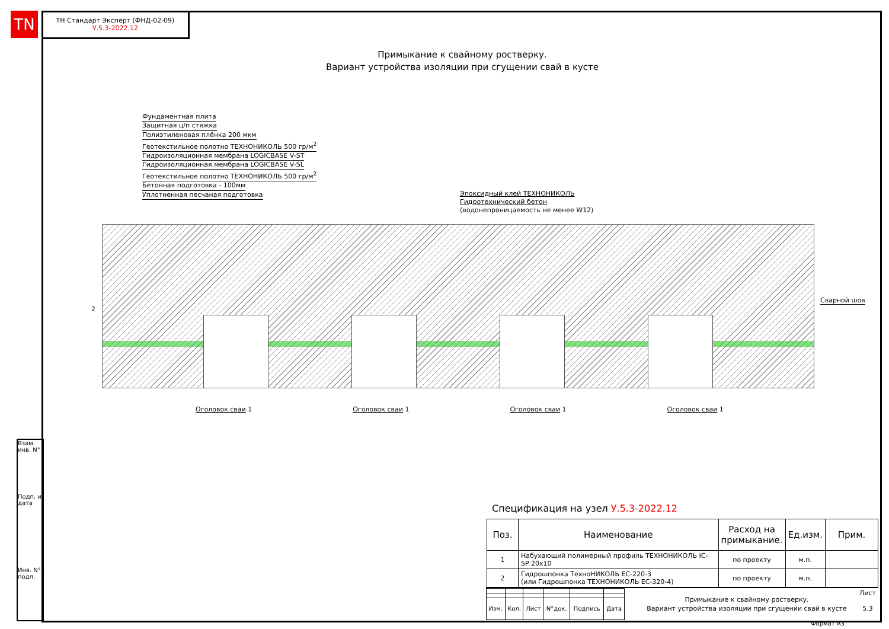TN
ТН Стандарт Эксперт (ФНД-02-09)
У.5.3-2022.12
Примыкание к свайному ростверку.
Вариант устройства изоляции при сгущении свай в кусте
Фундаментная плита
Защитная ц/п стяжка
Полиэтиленовая плёнка 200 мкм
Геотекстильное полотно ТЕХНОНИКОЛЬ 500 гр/м<sup>2</sup>
Гидроизоляционная мембрана LOGICBASE V-ST
Гидроизоляционная мембрана LOGICBASE V-SL
Геотекстильное полотно ТЕХНОНИКОЛЬ 500 гр/м<sup>2</sup>
Бетонная подготовка - 100мм
Уплотненная песчаная подготовка
Эпоксидный клей ТЕХНОНИКОЛЬ
Гидротехнический бетон
(водонепроницаемость не менее W12)
2
Сварной шов
Оголовок сваи 1 Оголовок сваи 1 Оголовок сваи 1 Оголовок сваи 1
Спецификация на узел У.5.3-2022.12
| Поз. | Наименование | Расход на примыкание. | Ед.изм. | Прим. |
| --- | --- | --- | --- | --- |
| 1 | Набухающий полимерный профиль ТЕХНОНИКОЛЬ IC-SP 20x10 | по проекту | м.п. | |
| 2 | Гидрошпонка ТехноНИКОЛЬ ЕС-220-3 (или Гидрошпонка ТЕХНОНИКОЛЬ ЕС-320-4) | по проекту | м.п. | |
Взам. инв. N°
Подп. и дата
Инв. N° подл.
| Изм. | Кол. | Лист | N°док. | Подпись | Дата |
Примыкание к свайному ростверку.
Вариант устройства изоляции при сгущении свай в кусте
Лист
5.3
Формат А3